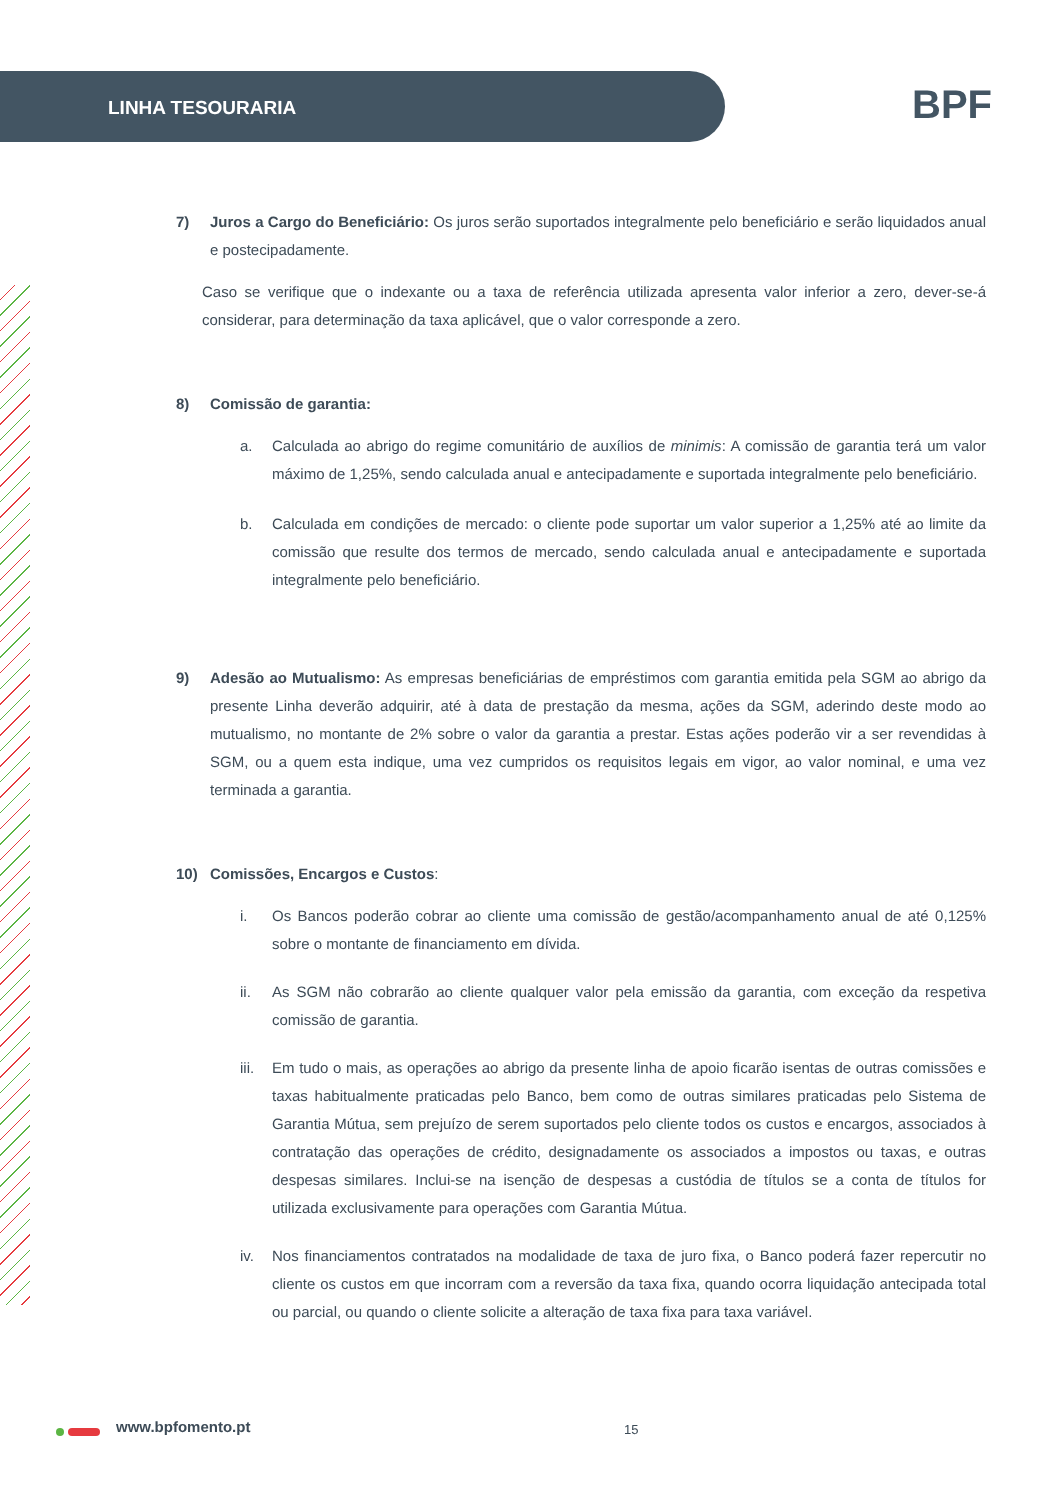LINHA TESOURARIA BPF
7) Juros a Cargo do Beneficiário: Os juros serão suportados integralmente pelo beneficiário e serão liquidados anual e postecipadamente.
Caso se verifique que o indexante ou a taxa de referência utilizada apresenta valor inferior a zero, dever-se-á considerar, para determinação da taxa aplicável, que o valor corresponde a zero.
8) Comissão de garantia:
a. Calculada ao abrigo do regime comunitário de auxílios de minimis: A comissão de garantia terá um valor máximo de 1,25%, sendo calculada anual e antecipadamente e suportada integralmente pelo beneficiário.
b. Calculada em condições de mercado: o cliente pode suportar um valor superior a 1,25% até ao limite da comissão que resulte dos termos de mercado, sendo calculada anual e antecipadamente e suportada integralmente pelo beneficiário.
9) Adesão ao Mutualismo: As empresas beneficiárias de empréstimos com garantia emitida pela SGM ao abrigo da presente Linha deverão adquirir, até à data de prestação da mesma, ações da SGM, aderindo deste modo ao mutualismo, no montante de 2% sobre o valor da garantia a prestar. Estas ações poderão vir a ser revendidas à SGM, ou a quem esta indique, uma vez cumpridos os requisitos legais em vigor, ao valor nominal, e uma vez terminada a garantia.
10) Comissões, Encargos e Custos:
i. Os Bancos poderão cobrar ao cliente uma comissão de gestão/acompanhamento anual de até 0,125% sobre o montante de financiamento em dívida.
ii. As SGM não cobrarão ao cliente qualquer valor pela emissão da garantia, com exceção da respetiva comissão de garantia.
iii.
Em tudo o mais, as operações ao abrigo da presente linha de apoio ficarão isentas de outras comissões e taxas habitualmente praticadas pelo Banco, bem como de outras similares praticadas pelo Sistema de Garantia Mútua, sem prejuízo de serem suportados pelo cliente todos os custos e encargos, associados à contratação das operações de crédito, designadamente os associados a impostos ou taxas, e outras despesas similares. Inclui-se na isenção de despesas a custódia de títulos se a conta de títulos for utilizada exclusivamente para operações com Garantia Mútua.
iv. Nos financiamentos contratados na modalidade de taxa de juro fixa, o Banco poderá fazer repercutir no cliente os custos em que incorram com a reversão da taxa fixa, quando ocorra liquidação antecipada total ou parcial, ou quando o cliente solicite a alteração de taxa fixa para taxa variável.
www.bpfomento.pt 15